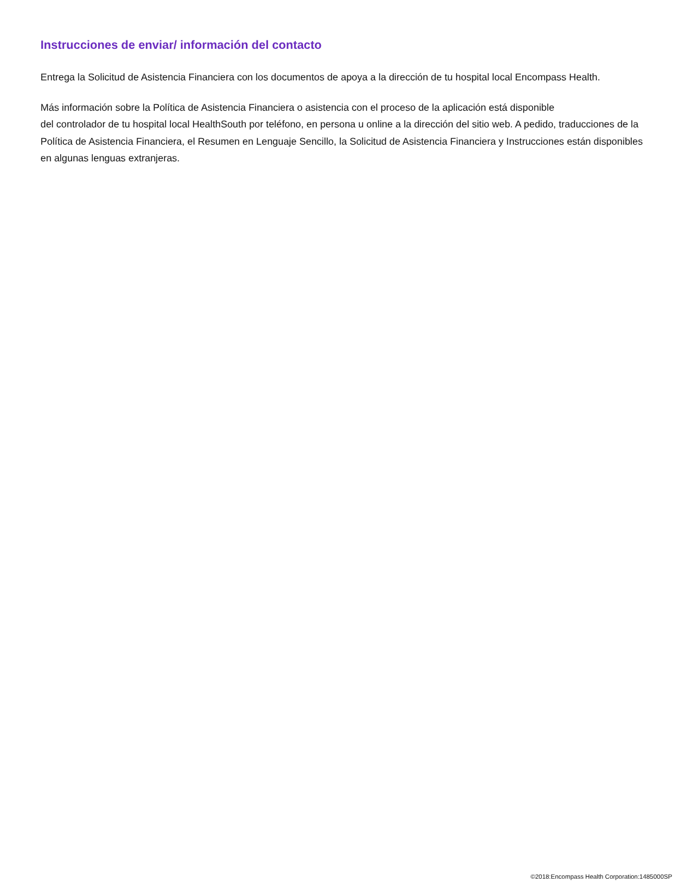Instrucciones de enviar/ información del contacto
Entrega la Solicitud de Asistencia Financiera con los documentos de apoya a la dirección de tu hospital local Encompass Health.
Más información sobre la Política de Asistencia Financiera o asistencia con el proceso de la aplicación está disponible
del controlador de tu hospital local HealthSouth por teléfono, en persona u online a la dirección del sitio web. A pedido, traducciones de la Política de Asistencia Financiera, el Resumen en Lenguaje Sencillo, la Solicitud de Asistencia Financiera y Instrucciones están disponibles en algunas lenguas extranjeras.
©2018:Encompass Health Corporation:1485000SP